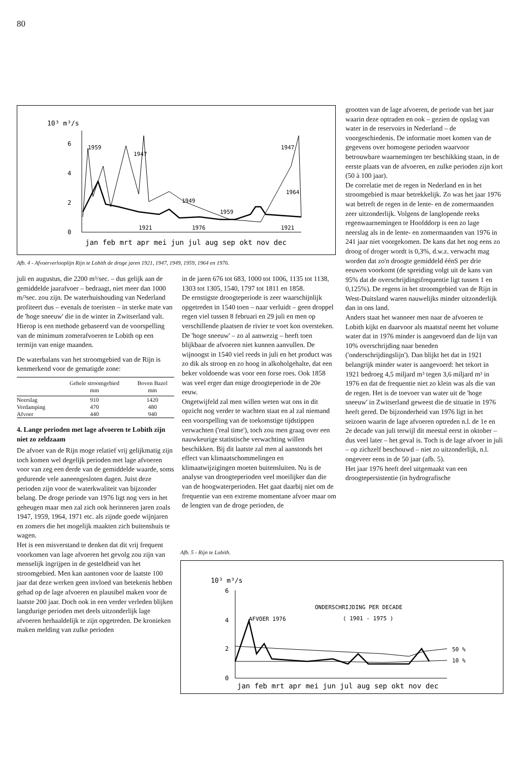80
10³ m³/s
6
4
2
0
1959
1947
1947
1964
1949
1959
1921
1976
1921
jan feb mrt apr mei jun jul aug sep okt nov dec
Afb. 4 - Afvoerverlooplijn Rijn te Lobith de droge jaren 1921, 1947, 1949, 1959, 1964 en 1976.
juli en augustus, die 2200 m³/sec. – dus gelijk aan de gemiddelde jaarafvoer – bedraagt, niet meer dan 1000 m/³sec. zou zijn. De waterhuishouding van Nederland profiteert dus – evenals de toeristen – in sterke mate van de 'hoge sneeuw' die in de winter in Zwitserland valt. Hierop is een methode gebaseerd van de voorspelling van de minimum zomerafvoeren te Lobith op een termijn van enige maanden.
De waterbalans van het stroomgebied van de Rijn is kenmerkend voor de gematigde zone:
| | Gehele stroomgebied mm | Boven Bazel mm |
| --- | --- | --- |
| Neerslag | 910 | 1420 |
| Verdamping | 470 | 480 |
| Afvoer | 440 | 940 |
4. Lange perioden met lage afvoeren te Lobith zijn niet zo zeldzaam
De afvoer van de Rijn moge relatief vrij gelijkmatig zijn toch komen wel degelijk perioden met lage afvoeren voor van zeg een derde van de gemiddelde waarde, soms gedurende vele aaneengesloten dagen. Juist deze perioden zijn voor de waterkwaliteit van bijzonder belang. De droge periode van 1976 ligt nog vers in het geheugen maar men zal zich ook herinneren jaren zoals 1947, 1959, 1964, 1971 etc. als zijnde goede wijnjaren en zomers die het mogelijk maakten zich buitenshuis te wagen.
Het is een misverstand te denken dat dit vrij frequent voorkomen van lage afvoeren het gevolg zou zijn van menselijk ingrijpen in de gesteldheid van het stroomgebied. Men kan aantonen voor de laatste 100 jaar dat deze werken geen invloed van betekenis hebben gehad op de lage afvoeren en plausibel maken voor de laatste 200 jaar. Doch ook in een verder verleden blijken langdurige perioden met deels uitzonderlijk lage afvoeren herhaaldelijk te zijn opgetreden. De kronieken maken melding van zulke perioden
in de jaren 676 tot 683, 1000 tot 1006, 1135 tot 1138, 1303 tot 1305, 1540, 1797 tot 1811 en 1858.
De ernstigste droogteperiode is zeer waarschijnlijk opgetreden in 1540 toen – naar verluidt – geen droppel regen viel tussen 8 februari en 29 juli en men op verschillende plaatsen de rivier te voet kon oversteken. De 'hoge sneeuw' – zo al aanwezig – heeft toen blijkbaar de afvoeren niet kunnen aanvullen. De wijnoogst in 1540 viel reeds in juli en het product was zo dik als stroop en zo hoog in alkoholgehalte, dat een beker voldoende was voor een forse roes. Ook 1858 was veel erger dan enige droogteperiode in de 20e eeuw.
Ongetwijfeld zal men willen weten wat ons in dit opzicht nog verder te wachten staat en al zal niemand een voorspelling van de toekomstige tijdstippen verwachten ('real time'), toch zou men graag over een nauwkeurige statistische verwachting willen beschikken. Bij dit laatste zal men al aanstonds het effect van klimaatschommelingen en klimaatwijzigingen moeten buitensluiten. Nu is de analyse van droogteperioden veel moeilijker dan die van de hoogwaterperioden. Het gaat daarbij niet om de frequentie van een extreme momentane afvoer maar om de lengten van de droge perioden, de
grootten van de lage afvoeren, de periode van het jaar waarin deze optraden en ook – gezien de opslag van water in de reservoirs in Nederland – de voorgeschiedenis. De informatie moet komen van de gegevens over homogene perioden waarvoor betrouwbare waarnemingen ter beschikking staan, in de eerste plaats van de afvoeren, en zulke perioden zijn kort (50 à 100 jaar).
De correlatie met de regen in Nederland en in het stroomgebied is maar betrekkelijk. Zo was het jaar 1976 wat betreft de regen in de lente- en de zomermaanden zeer uitzonderlijk. Volgens de langlopende reeks regenwaarnemingen te Hoofddorp is een zo lage neerslag als in de lente- en zomermaanden van 1976 in 241 jaar niet voorgekomen. De kans dat het nog eens zo droog of droger wordt is 0,3%, d.w.z. verwacht mag worden dat zo'n droogte gemiddeld éénS per drie eeuwen voorkomt (de spreiding volgt uit de kans van 95% dat de overschrijdingsfrequentie ligt tussen 1 en 0,125%). De regens in het stroomgebied van de Rijn in West-Duitsland waren nauwelijks minder uitzonderlijk dan in ons land.
Anders staat het wanneer men naar de afvoeren te Lobith kijkt en daarvoor als maatstaf neemt het volume water dat in 1976 minder is aangevoerd dan de lijn van 10% overschrijding naar beneden ('onderschrijdingslijn'). Dan blijkt het dat in 1921 belangrijk minder water is aangevoerd: het tekort in 1921 bedroeg 4,5 miljard m³ tegen 3,6 miljard m³ in 1976 en dat de frequentie niet zo klein was als die van de regen. Het is de toevoer van water uit de 'hoge sneeuw' in Zwitserland geweest die de situatie in 1976 heeft gered. De bijzonderheid van 1976 ligt in het seizoen waarin de lage afvoeren optreden n.l. de 1e en 2e decade van juli terwijl dit meestal eerst in oktober – dus veel later – het geval is. Toch is de lage afvoer in juli – op zichzelf beschouwd – niet zo uitzonderlijk, n.l. ongeveer eens in de 50 jaar (afb. 5).
Het jaar 1976 heeft deel uitgemaakt van een droogtepersistentie (in hydrografische
Afb. 5 - Rijn te Lobith.
10³ m³/s
6
4
2
0
AFVOER 1976
ONDERSCHRIJDING PER DECADE
( 1901 - 1975 )
50 %
10 %
jan feb mrt apr mei jun jul aug sep okt nov dec